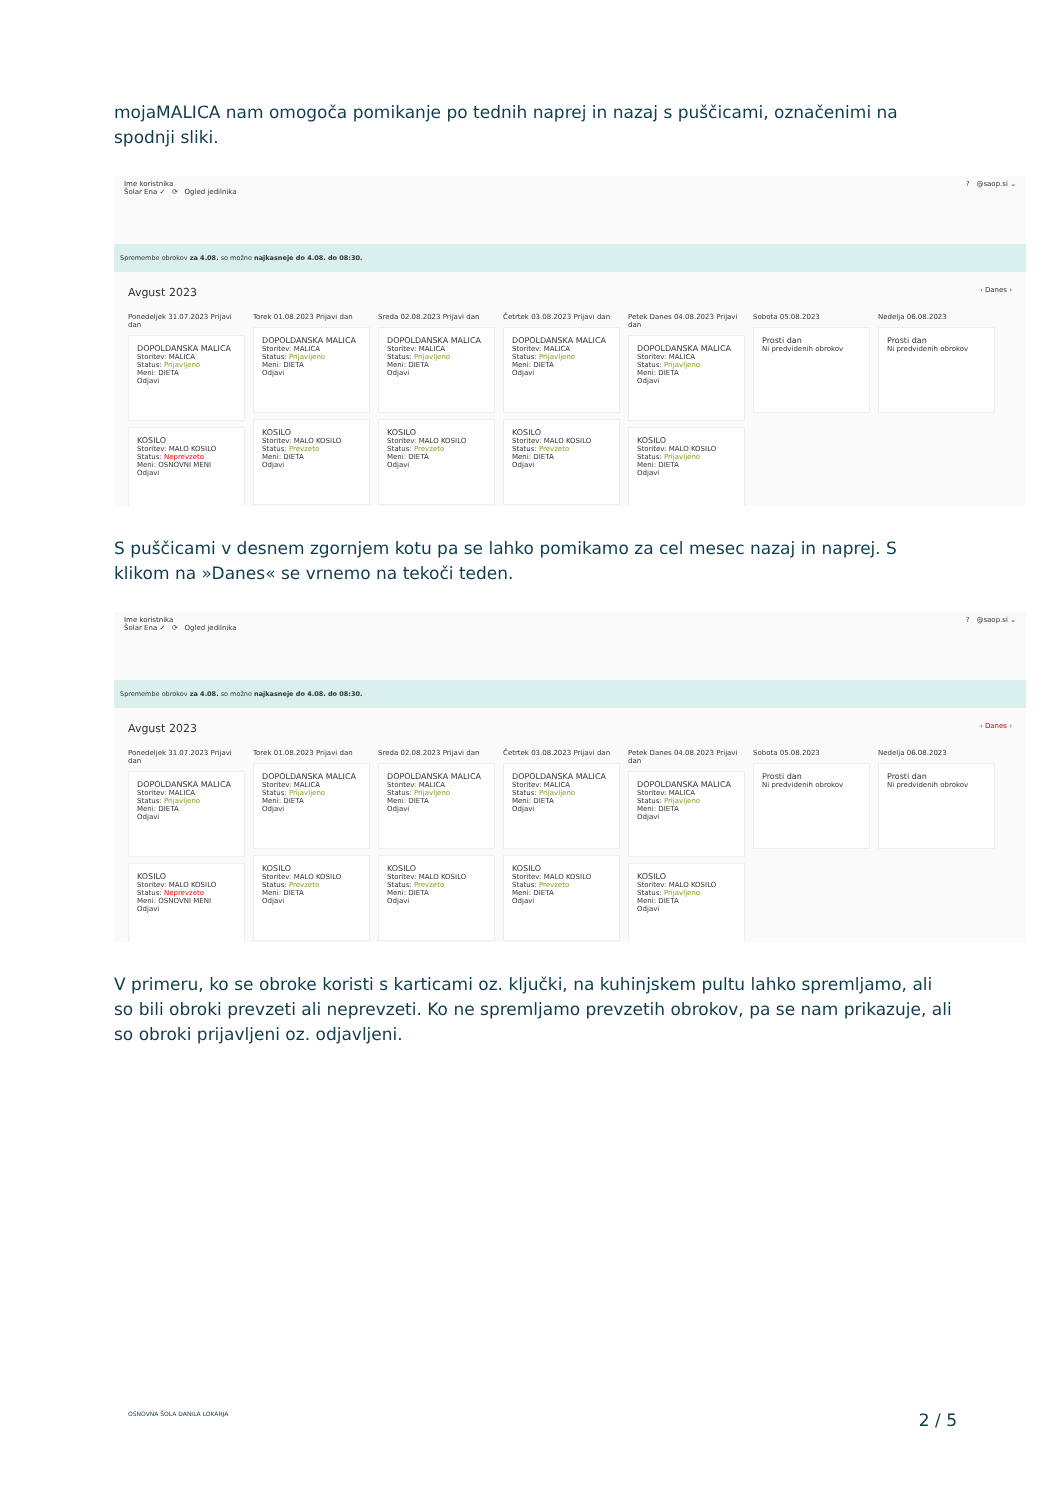mojaMALICA nam omogoča pomikanje po tednih naprej in nazaj s puščicami, označenimi na spodnji sliki.
Ime koristnika
Šolar Ena ✓ ⟳ Ogled jedilnika
? @saop.si ⌄
Spremembe obrokov za 4.08. so možne najkasneje do 4.08. do 08:30.
Avgust 2023 ‹ Danes ›
Ponedeljek 31.07.2023 Prijavi dan
DOPOLDANSKA MALICA
Storitev: MALICA
Status: Prijavljeno
Meni: DIETA
Odjavi
KOSILO
Storitev: MALO KOSILO
Status: Neprevzeto
Meni: OSNOVNI MENI
Odjavi
Torek 01.08.2023 Prijavi dan
DOPOLDANSKA MALICA
Storitev: MALICA
Status: Prijavljeno
Meni: DIETA
Odjavi
KOSILO
Storitev: MALO KOSILO
Status: Prevzeto
Meni: DIETA
Odjavi
Sreda 02.08.2023 Prijavi dan
DOPOLDANSKA MALICA
Storitev: MALICA
Status: Prijavljeno
Meni: DIETA
Odjavi
KOSILO
Storitev: MALO KOSILO
Status: Prevzeto
Meni: DIETA
Odjavi
Četrtek 03.08.2023 Prijavi dan
DOPOLDANSKA MALICA
Storitev: MALICA
Status: Prijavljeno
Meni: DIETA
Odjavi
KOSILO
Storitev: MALO KOSILO
Status: Prevzeto
Meni: DIETA
Odjavi
Petek Danes 04.08.2023 Prijavi dan
DOPOLDANSKA MALICA
Storitev: MALICA
Status: Prijavljeno
Meni: DIETA
Odjavi
KOSILO
Storitev: MALO KOSILO
Status: Prijavljeno
Meni: DIETA
Odjavi
Sobota 05.08.2023
Prosti dan
Ni predvidenih obrokov
Nedelja 06.08.2023
Prosti dan
Ni predvidenih obrokov
S puščicami v desnem zgornjem kotu pa se lahko pomikamo za cel mesec nazaj in naprej. S klikom na »Danes« se vrnemo na tekoči teden.
Ime koristnika
Šolar Ena ✓ ⟳ Ogled jedilnika
? @saop.si ⌄
Spremembe obrokov za 4.08. so možne najkasneje do 4.08. do 08:30.
Avgust 2023 ‹ Danes ›
Ponedeljek 31.07.2023 Prijavi dan
DOPOLDANSKA MALICA
Storitev: MALICA
Status: Prijavljeno
Meni: DIETA
Odjavi
KOSILO
Storitev: MALO KOSILO
Status: Neprevzeto
Meni: OSNOVNI MENI
Odjavi
Torek 01.08.2023 Prijavi dan
DOPOLDANSKA MALICA
Storitev: MALICA
Status: Prijavljeno
Meni: DIETA
Odjavi
KOSILO
Storitev: MALO KOSILO
Status: Prevzeto
Meni: DIETA
Odjavi
Sreda 02.08.2023 Prijavi dan
DOPOLDANSKA MALICA
Storitev: MALICA
Status: Prijavljeno
Meni: DIETA
Odjavi
KOSILO
Storitev: MALO KOSILO
Status: Prevzeto
Meni: DIETA
Odjavi
Četrtek 03.08.2023 Prijavi dan
DOPOLDANSKA MALICA
Storitev: MALICA
Status: Prijavljeno
Meni: DIETA
Odjavi
KOSILO
Storitev: MALO KOSILO
Status: Prevzeto
Meni: DIETA
Odjavi
Petek Danes 04.08.2023 Prijavi dan
DOPOLDANSKA MALICA
Storitev: MALICA
Status: Prijavljeno
Meni: DIETA
Odjavi
KOSILO
Storitev: MALO KOSILO
Status: Prijavljeno
Meni: DIETA
Odjavi
Sobota 05.08.2023
Prosti dan
Ni predvidenih obrokov
Nedelja 06.08.2023
Prosti dan
Ni predvidenih obrokov
V primeru, ko se obroke koristi s karticami oz. ključki, na kuhinjskem pultu lahko spremljamo, ali so bili obroki prevzeti ali neprevzeti. Ko ne spremljamo prevzetih obrokov, pa se nam prikazuje, ali so obroki prijavljeni oz. odjavljeni.
OSNOVNA ŠOLA DANILA LOKARJA 2 / 5